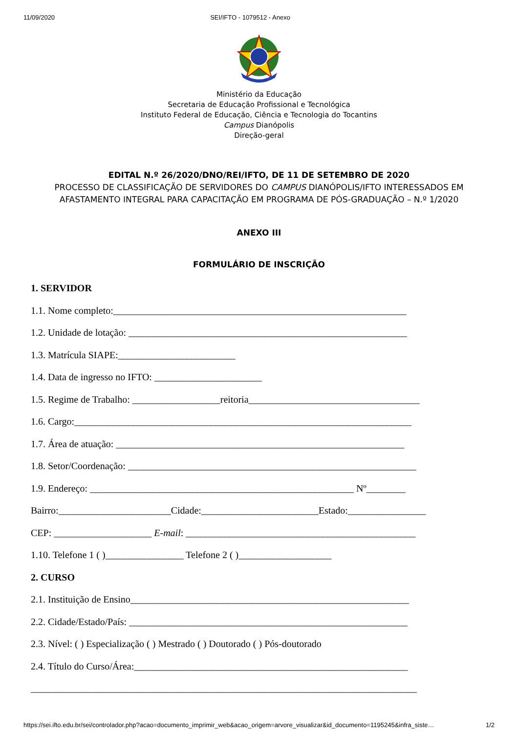11/09/2020 SEI/IFTO - 1079512 - Anexo
Ministério da Educação
Secretaria de Educação Profissional e Tecnológica
Instituto Federal de Educação, Ciência e Tecnologia do Tocantins
Campus Dianópolis
Direção-geral
EDITAL N.º 26/2020/DNO/REI/IFTO, DE 11 DE SETEMBRO DE 2020
PROCESSO DE CLASSIFICAÇÃO DE SERVIDORES DO CAMPUS DIANÓPOLIS/IFTO INTERESSADOS EM AFASTAMENTO INTEGRAL PARA CAPACITAÇÃO EM PROGRAMA DE PÓS-GRADUAÇÃO – N.º 1/2020
ANEXO III
FORMULÁRIO DE INSCRIÇÃO
1. SERVIDOR
1.1. Nome completo:____________________________________________________________
1.2. Unidade de lotação: _________________________________________________________
1.3. Matrícula SIAPE:________________________
1.4. Data de ingresso no IFTO: ______________________
1.5. Regime de Trabalho: __________________reitoria___________________________________
1.6. Cargo:_____________________________________________________________________
1.7. Área de atuação: ___________________________________________________________
1.8. Setor/Coordenação: ___________________________________________________________
1.9. Endereço: ______________________________________________________ Nº________
Bairro:_______________________Cidade:________________________Estado:________________
CEP: ____________________ E-mail: _______________________________________________
1.10. Telefone 1 ( )________________ Telefone 2 ( )___________________
2. CURSO
2.1. Instituição de Ensino_________________________________________________________
2.2. Cidade/Estado/País: _________________________________________________________
2.3. Nível: ( ) Especialização ( ) Mestrado ( ) Doutorado ( ) Pós-doutorado
2.4. Título do Curso/Área:________________________________________________________
_______________________________________________________________________________
https://sei.ifto.edu.br/sei/controlador.php?acao=documento_imprimir_web&acao_origem=arvore_visualizar&id_documento=1195245&infra_siste… 1/2